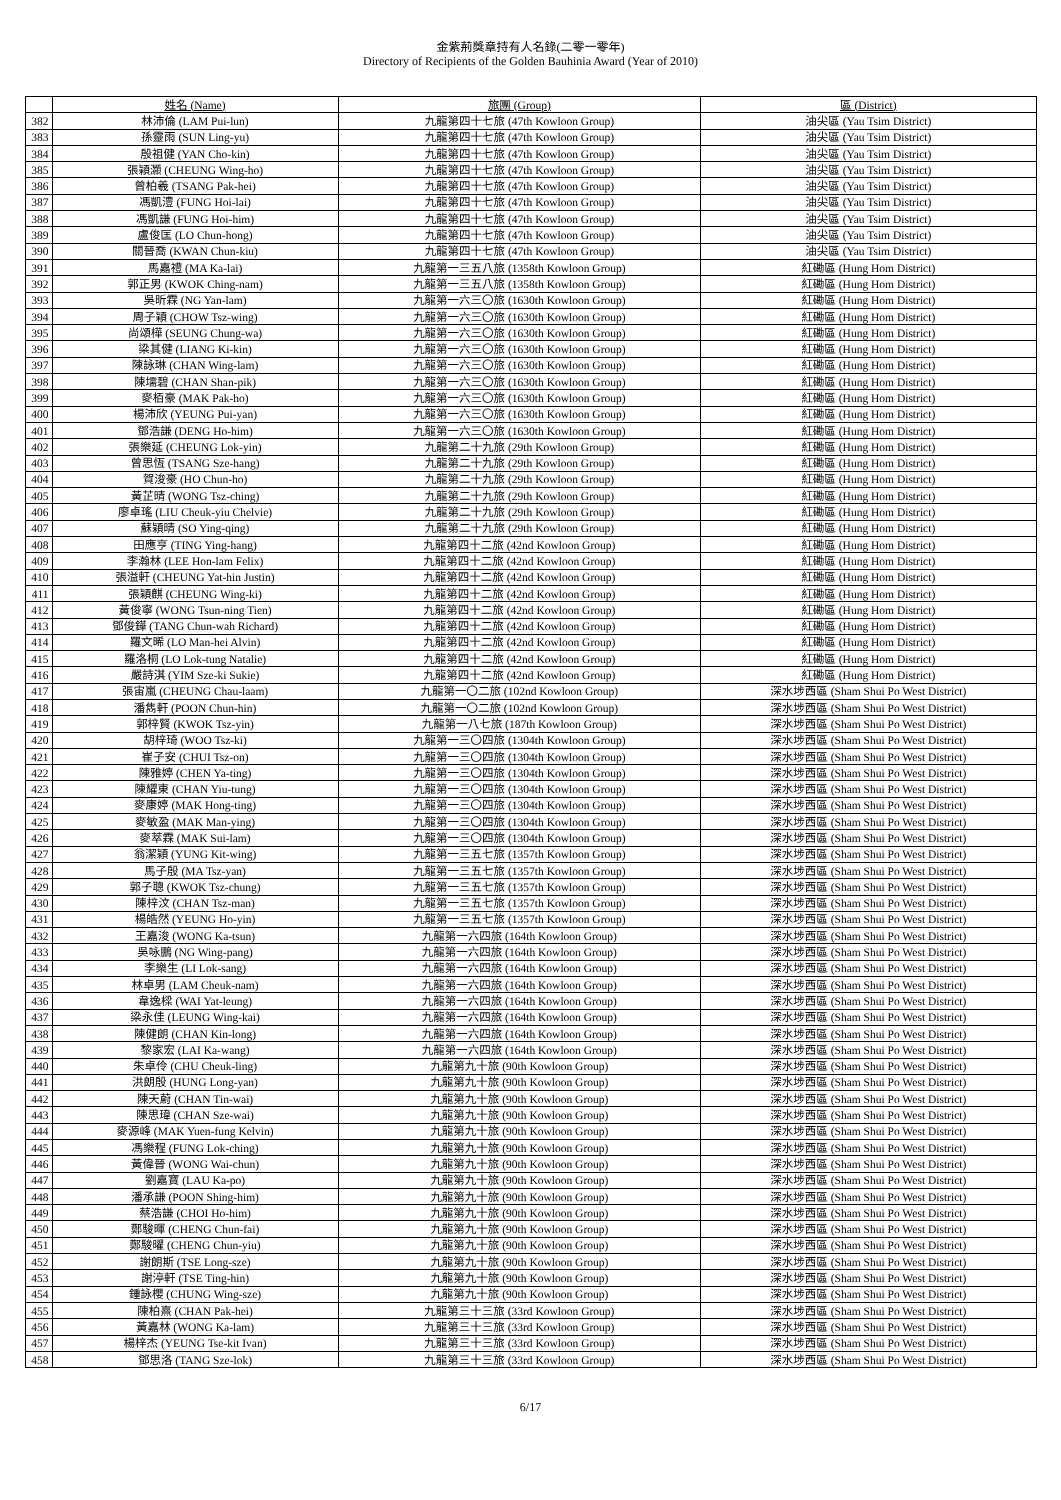金紫荊獎章持有人名錄(二零一零年)
Directory of Recipients of the Golden Bauhinia Award (Year of 2010)
| | 姓名 (Name) | 旅團 (Group) | 區 (District) |
| --- | --- | --- | --- |
| 382 | 林沛倫 (LAM Pui-lun) | 九龍第四十七旅 (47th Kowloon Group) | 油尖區 (Yau Tsim District) |
| 383 | 孫靈雨 (SUN Ling-yu) | 九龍第四十七旅 (47th Kowloon Group) | 油尖區 (Yau Tsim District) |
| 384 | 殷祖健 (YAN Cho-kin) | 九龍第四十七旅 (47th Kowloon Group) | 油尖區 (Yau Tsim District) |
| 385 | 張穎灝 (CHEUNG Wing-ho) | 九龍第四十七旅 (47th Kowloon Group) | 油尖區 (Yau Tsim District) |
| 386 | 曾柏羲 (TSANG Pak-hei) | 九龍第四十七旅 (47th Kowloon Group) | 油尖區 (Yau Tsim District) |
| 387 | 馮凱澧 (FUNG Hoi-lai) | 九龍第四十七旅 (47th Kowloon Group) | 油尖區 (Yau Tsim District) |
| 388 | 馮凱謙 (FUNG Hoi-him) | 九龍第四十七旅 (47th Kowloon Group) | 油尖區 (Yau Tsim District) |
| 389 | 盧俊匡 (LO Chun-hong) | 九龍第四十七旅 (47th Kowloon Group) | 油尖區 (Yau Tsim District) |
| 390 | 關晉喬 (KWAN Chun-kiu) | 九龍第四十七旅 (47th Kowloon Group) | 油尖區 (Yau Tsim District) |
| 391 | 馬嘉禮 (MA Ka-lai) | 九龍第一三五八旅 (1358th Kowloon Group) | 紅磡區 (Hung Hom District) |
| 392 | 郭正男 (KWOK Ching-nam) | 九龍第一三五八旅 (1358th Kowloon Group) | 紅磡區 (Hung Hom District) |
| 393 | 吳昕霖 (NG Yan-lam) | 九龍第一六三〇旅 (1630th Kowloon Group) | 紅磡區 (Hung Hom District) |
| 394 | 周子穎 (CHOW Tsz-wing) | 九龍第一六三〇旅 (1630th Kowloon Group) | 紅磡區 (Hung Hom District) |
| 395 | 尚頌樺 (SEUNG Chung-wa) | 九龍第一六三〇旅 (1630th Kowloon Group) | 紅磡區 (Hung Hom District) |
| 396 | 梁其健 (LIANG Ki-kin) | 九龍第一六三〇旅 (1630th Kowloon Group) | 紅磡區 (Hung Hom District) |
| 397 | 陳詠琳 (CHAN Wing-lam) | 九龍第一六三〇旅 (1630th Kowloon Group) | 紅磡區 (Hung Hom District) |
| 398 | 陳壖碧 (CHAN Shan-pik) | 九龍第一六三〇旅 (1630th Kowloon Group) | 紅磡區 (Hung Hom District) |
| 399 | 麥栢豪 (MAK Pak-ho) | 九龍第一六三〇旅 (1630th Kowloon Group) | 紅磡區 (Hung Hom District) |
| 400 | 楊沛欣 (YEUNG Pui-yan) | 九龍第一六三〇旅 (1630th Kowloon Group) | 紅磡區 (Hung Hom District) |
| 401 | 鄧浩謙 (DENG Ho-him) | 九龍第一六三〇旅 (1630th Kowloon Group) | 紅磡區 (Hung Hom District) |
| 402 | 張樂延 (CHEUNG Lok-yin) | 九龍第二十九旅 (29th Kowloon Group) | 紅磡區 (Hung Hom District) |
| 403 | 曾思恆 (TSANG Sze-hang) | 九龍第二十九旅 (29th Kowloon Group) | 紅磡區 (Hung Hom District) |
| 404 | 賀浚豪 (HO Chun-ho) | 九龍第二十九旅 (29th Kowloon Group) | 紅磡區 (Hung Hom District) |
| 405 | 黃芷晴 (WONG Tsz-ching) | 九龍第二十九旅 (29th Kowloon Group) | 紅磡區 (Hung Hom District) |
| 406 | 廖卓瑤 (LIU Cheuk-yiu Chelvie) | 九龍第二十九旅 (29th Kowloon Group) | 紅磡區 (Hung Hom District) |
| 407 | 蘇穎晴 (SO Ying-qing) | 九龍第二十九旅 (29th Kowloon Group) | 紅磡區 (Hung Hom District) |
| 408 | 田應亨 (TING Ying-hang) | 九龍第四十二旅 (42nd Kowloon Group) | 紅磡區 (Hung Hom District) |
| 409 | 李瀚林 (LEE Hon-lam Felix) | 九龍第四十二旅 (42nd Kowloon Group) | 紅磡區 (Hung Hom District) |
| 410 | 張溢軒 (CHEUNG Yat-hin Justin) | 九龍第四十二旅 (42nd Kowloon Group) | 紅磡區 (Hung Hom District) |
| 411 | 張穎麒 (CHEUNG Wing-ki) | 九龍第四十二旅 (42nd Kowloon Group) | 紅磡區 (Hung Hom District) |
| 412 | 黃俊寧 (WONG Tsun-ning Tien) | 九龍第四十二旅 (42nd Kowloon Group) | 紅磡區 (Hung Hom District) |
| 413 | 鄧俊鏵 (TANG Chun-wah Richard) | 九龍第四十二旅 (42nd Kowloon Group) | 紅磡區 (Hung Hom District) |
| 414 | 羅文晞 (LO Man-hei Alvin) | 九龍第四十二旅 (42nd Kowloon Group) | 紅磡區 (Hung Hom District) |
| 415 | 羅洛桐 (LO Lok-tung Natalie) | 九龍第四十二旅 (42nd Kowloon Group) | 紅磡區 (Hung Hom District) |
| 416 | 嚴詩淇 (YIM Sze-ki Sukie) | 九龍第四十二旅 (42nd Kowloon Group) | 紅磡區 (Hung Hom District) |
| 417 | 張宙嵐 (CHEUNG Chau-laam) | 九龍第一〇二旅 (102nd Kowloon Group) | 深水埗西區 (Sham Shui Po West District) |
| 418 | 潘雋軒 (POON Chun-hin) | 九龍第一〇二旅 (102nd Kowloon Group) | 深水埗西區 (Sham Shui Po West District) |
| 419 | 郭梓賢 (KWOK Tsz-yin) | 九龍第一八七旅 (187th Kowloon Group) | 深水埗西區 (Sham Shui Po West District) |
| 420 | 胡梓琦 (WOO Tsz-ki) | 九龍第一三〇四旅 (1304th Kowloon Group) | 深水埗西區 (Sham Shui Po West District) |
| 421 | 崔子安 (CHUI Tsz-on) | 九龍第一三〇四旅 (1304th Kowloon Group) | 深水埗西區 (Sham Shui Po West District) |
| 422 | 陳雅婷 (CHEN Ya-ting) | 九龍第一三〇四旅 (1304th Kowloon Group) | 深水埗西區 (Sham Shui Po West District) |
| 423 | 陳耀東 (CHAN Yiu-tung) | 九龍第一三〇四旅 (1304th Kowloon Group) | 深水埗西區 (Sham Shui Po West District) |
| 424 | 麥康婷 (MAK Hong-ting) | 九龍第一三〇四旅 (1304th Kowloon Group) | 深水埗西區 (Sham Shui Po West District) |
| 425 | 麥敏盈 (MAK Man-ying) | 九龍第一三〇四旅 (1304th Kowloon Group) | 深水埗西區 (Sham Shui Po West District) |
| 426 | 麥萃霖 (MAK Sui-lam) | 九龍第一三〇四旅 (1304th Kowloon Group) | 深水埗西區 (Sham Shui Po West District) |
| 427 | 翁潔穎 (YUNG Kit-wing) | 九龍第一三五七旅 (1357th Kowloon Group) | 深水埗西區 (Sham Shui Po West District) |
| 428 | 馬子殷 (MA Tsz-yan) | 九龍第一三五七旅 (1357th Kowloon Group) | 深水埗西區 (Sham Shui Po West District) |
| 429 | 郭子聰 (KWOK Tsz-chung) | 九龍第一三五七旅 (1357th Kowloon Group) | 深水埗西區 (Sham Shui Po West District) |
| 430 | 陳梓汶 (CHAN Tsz-man) | 九龍第一三五七旅 (1357th Kowloon Group) | 深水埗西區 (Sham Shui Po West District) |
| 431 | 楊皓然 (YEUNG Ho-yin) | 九龍第一三五七旅 (1357th Kowloon Group) | 深水埗西區 (Sham Shui Po West District) |
| 432 | 王嘉浚 (WONG Ka-tsun) | 九龍第一六四旅 (164th Kowloon Group) | 深水埗西區 (Sham Shui Po West District) |
| 433 | 吳咏鵬 (NG Wing-pang) | 九龍第一六四旅 (164th Kowloon Group) | 深水埗西區 (Sham Shui Po West District) |
| 434 | 李樂生 (LI Lok-sang) | 九龍第一六四旅 (164th Kowloon Group) | 深水埗西區 (Sham Shui Po West District) |
| 435 | 林卓男 (LAM Cheuk-nam) | 九龍第一六四旅 (164th Kowloon Group) | 深水埗西區 (Sham Shui Po West District) |
| 436 | 韋逸樑 (WAI Yat-leung) | 九龍第一六四旅 (164th Kowloon Group) | 深水埗西區 (Sham Shui Po West District) |
| 437 | 梁永佳 (LEUNG Wing-kai) | 九龍第一六四旅 (164th Kowloon Group) | 深水埗西區 (Sham Shui Po West District) |
| 438 | 陳健朗 (CHAN Kin-long) | 九龍第一六四旅 (164th Kowloon Group) | 深水埗西區 (Sham Shui Po West District) |
| 439 | 黎家宏 (LAI Ka-wang) | 九龍第一六四旅 (164th Kowloon Group) | 深水埗西區 (Sham Shui Po West District) |
| 440 | 朱卓伶 (CHU Cheuk-ling) | 九龍第九十旅 (90th Kowloon Group) | 深水埗西區 (Sham Shui Po West District) |
| 441 | 洪朗殷 (HUNG Long-yan) | 九龍第九十旅 (90th Kowloon Group) | 深水埗西區 (Sham Shui Po West District) |
| 442 | 陳天蔚 (CHAN Tin-wai) | 九龍第九十旅 (90th Kowloon Group) | 深水埗西區 (Sham Shui Po West District) |
| 443 | 陳思瑋 (CHAN Sze-wai) | 九龍第九十旅 (90th Kowloon Group) | 深水埗西區 (Sham Shui Po West District) |
| 444 | 麥源峰 (MAK Yuen-fung Kelvin) | 九龍第九十旅 (90th Kowloon Group) | 深水埗西區 (Sham Shui Po West District) |
| 445 | 馮樂程 (FUNG Lok-ching) | 九龍第九十旅 (90th Kowloon Group) | 深水埗西區 (Sham Shui Po West District) |
| 446 | 黃偉晉 (WONG Wai-chun) | 九龍第九十旅 (90th Kowloon Group) | 深水埗西區 (Sham Shui Po West District) |
| 447 | 劉嘉寶 (LAU Ka-po) | 九龍第九十旅 (90th Kowloon Group) | 深水埗西區 (Sham Shui Po West District) |
| 448 | 潘承謙 (POON Shing-him) | 九龍第九十旅 (90th Kowloon Group) | 深水埗西區 (Sham Shui Po West District) |
| 449 | 蔡浩謙 (CHOI Ho-him) | 九龍第九十旅 (90th Kowloon Group) | 深水埗西區 (Sham Shui Po West District) |
| 450 | 鄭駿暉 (CHENG Chun-fai) | 九龍第九十旅 (90th Kowloon Group) | 深水埗西區 (Sham Shui Po West District) |
| 451 | 鄭駿曜 (CHENG Chun-yiu) | 九龍第九十旅 (90th Kowloon Group) | 深水埗西區 (Sham Shui Po West District) |
| 452 | 謝朗斯 (TSE Long-sze) | 九龍第九十旅 (90th Kowloon Group) | 深水埗西區 (Sham Shui Po West District) |
| 453 | 謝渟軒 (TSE Ting-hin) | 九龍第九十旅 (90th Kowloon Group) | 深水埗西區 (Sham Shui Po West District) |
| 454 | 鍾詠櫻 (CHUNG Wing-sze) | 九龍第九十旅 (90th Kowloon Group) | 深水埗西區 (Sham Shui Po West District) |
| 455 | 陳柏熹 (CHAN Pak-hei) | 九龍第三十三旅 (33rd Kowloon Group) | 深水埗西區 (Sham Shui Po West District) |
| 456 | 黃嘉林 (WONG Ka-lam) | 九龍第三十三旅 (33rd Kowloon Group) | 深水埗西區 (Sham Shui Po West District) |
| 457 | 楊梓杰 (YEUNG Tse-kit Ivan) | 九龍第三十三旅 (33rd Kowloon Group) | 深水埗西區 (Sham Shui Po West District) |
| 458 | 鄧思洛 (TANG Sze-lok) | 九龍第三十三旅 (33rd Kowloon Group) | 深水埗西區 (Sham Shui Po West District) |
6/17